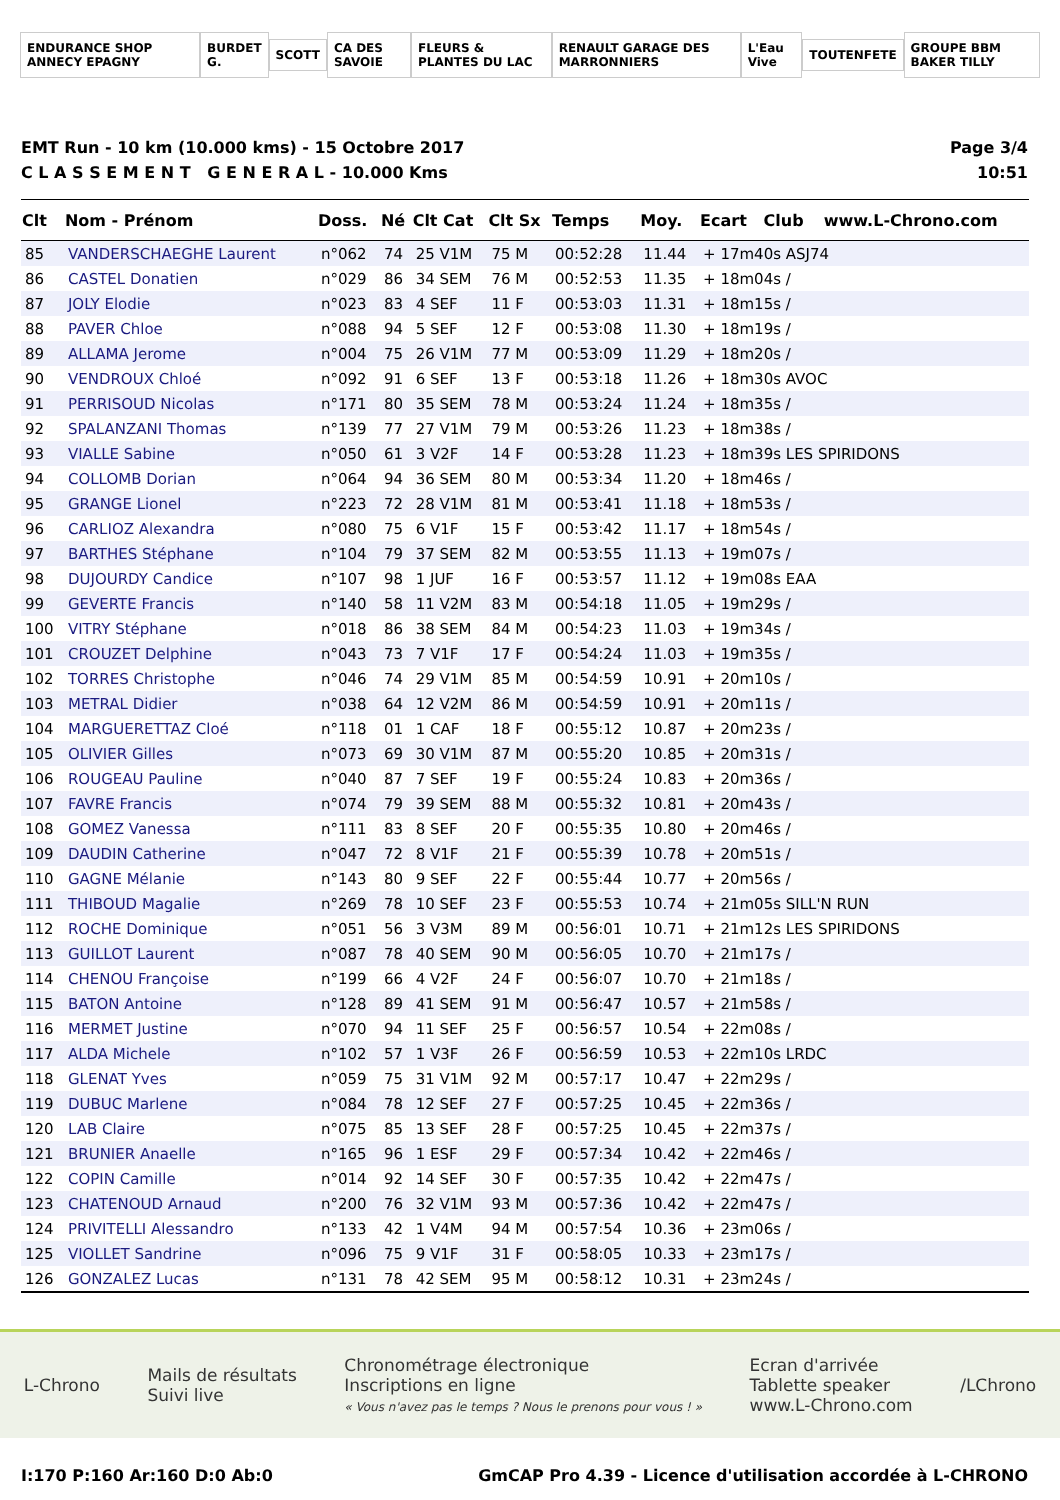ENDURANCE SHOP ANNECY EPAGNY BURDET G. SCOTT CA DES SAVOIE FLEURS & PLANTES DU LAC RENAULT GARAGE DES MARRONNIERS L'Eau Vive TOUTENFETE GROUPE BBM BAKER TILLY
EMT Run - 10 km (10.000 kms) - 15 Octobre 2017
C L A S S E M E N T G E N E R A L - 10.000 Kms
Page 3/4
10:51
| Clt | Nom - Prénom | Doss. | Né | Clt Cat | Clt Sx | Temps | Moy. | Ecart Club | www.L-Chrono.com |
| --- | --- | --- | --- | --- | --- | --- | --- | --- | --- |
| 85 | VANDERSCHAEGHE Laurent | n°062 | 74 | 25 V1M | 75 M | 00:52:28 | 11.44 | + 17m40s ASJ74 | |
| 86 | CASTEL Donatien | n°029 | 86 | 34 SEM | 76 M | 00:52:53 | 11.35 | + 18m04s / | |
| 87 | JOLY Elodie | n°023 | 83 | 4 SEF | 11 F | 00:53:03 | 11.31 | + 18m15s / | |
| 88 | PAVER Chloe | n°088 | 94 | 5 SEF | 12 F | 00:53:08 | 11.30 | + 18m19s / | |
| 89 | ALLAMA Jerome | n°004 | 75 | 26 V1M | 77 M | 00:53:09 | 11.29 | + 18m20s / | |
| 90 | VENDROUX Chloé | n°092 | 91 | 6 SEF | 13 F | 00:53:18 | 11.26 | + 18m30s AVOC | |
| 91 | PERRISOUD Nicolas | n°171 | 80 | 35 SEM | 78 M | 00:53:24 | 11.24 | + 18m35s / | |
| 92 | SPALANZANI Thomas | n°139 | 77 | 27 V1M | 79 M | 00:53:26 | 11.23 | + 18m38s / | |
| 93 | VIALLE Sabine | n°050 | 61 | 3 V2F | 14 F | 00:53:28 | 11.23 | + 18m39s LES SPIRIDONS | |
| 94 | COLLOMB Dorian | n°064 | 94 | 36 SEM | 80 M | 00:53:34 | 11.20 | + 18m46s / | |
| 95 | GRANGE Lionel | n°223 | 72 | 28 V1M | 81 M | 00:53:41 | 11.18 | + 18m53s / | |
| 96 | CARLIOZ Alexandra | n°080 | 75 | 6 V1F | 15 F | 00:53:42 | 11.17 | + 18m54s / | |
| 97 | BARTHES Stéphane | n°104 | 79 | 37 SEM | 82 M | 00:53:55 | 11.13 | + 19m07s / | |
| 98 | DUJOURDY Candice | n°107 | 98 | 1 JUF | 16 F | 00:53:57 | 11.12 | + 19m08s EAA | |
| 99 | GEVERTE Francis | n°140 | 58 | 11 V2M | 83 M | 00:54:18 | 11.05 | + 19m29s / | |
| 100 | VITRY Stéphane | n°018 | 86 | 38 SEM | 84 M | 00:54:23 | 11.03 | + 19m34s / | |
| 101 | CROUZET Delphine | n°043 | 73 | 7 V1F | 17 F | 00:54:24 | 11.03 | + 19m35s / | |
| 102 | TORRES Christophe | n°046 | 74 | 29 V1M | 85 M | 00:54:59 | 10.91 | + 20m10s / | |
| 103 | METRAL Didier | n°038 | 64 | 12 V2M | 86 M | 00:54:59 | 10.91 | + 20m11s / | |
| 104 | MARGUERETTAZ Cloé | n°118 | 01 | 1 CAF | 18 F | 00:55:12 | 10.87 | + 20m23s / | |
| 105 | OLIVIER Gilles | n°073 | 69 | 30 V1M | 87 M | 00:55:20 | 10.85 | + 20m31s / | |
| 106 | ROUGEAU Pauline | n°040 | 87 | 7 SEF | 19 F | 00:55:24 | 10.83 | + 20m36s / | |
| 107 | FAVRE Francis | n°074 | 79 | 39 SEM | 88 M | 00:55:32 | 10.81 | + 20m43s / | |
| 108 | GOMEZ Vanessa | n°111 | 83 | 8 SEF | 20 F | 00:55:35 | 10.80 | + 20m46s / | |
| 109 | DAUDIN Catherine | n°047 | 72 | 8 V1F | 21 F | 00:55:39 | 10.78 | + 20m51s / | |
| 110 | GAGNE Mélanie | n°143 | 80 | 9 SEF | 22 F | 00:55:44 | 10.77 | + 20m56s / | |
| 111 | THIBOUD Magalie | n°269 | 78 | 10 SEF | 23 F | 00:55:53 | 10.74 | + 21m05s SILL'N RUN | |
| 112 | ROCHE Dominique | n°051 | 56 | 3 V3M | 89 M | 00:56:01 | 10.71 | + 21m12s LES SPIRIDONS | |
| 113 | GUILLOT Laurent | n°087 | 78 | 40 SEM | 90 M | 00:56:05 | 10.70 | + 21m17s / | |
| 114 | CHENOU Françoise | n°199 | 66 | 4 V2F | 24 F | 00:56:07 | 10.70 | + 21m18s / | |
| 115 | BATON Antoine | n°128 | 89 | 41 SEM | 91 M | 00:56:47 | 10.57 | + 21m58s / | |
| 116 | MERMET Justine | n°070 | 94 | 11 SEF | 25 F | 00:56:57 | 10.54 | + 22m08s / | |
| 117 | ALDA Michele | n°102 | 57 | 1 V3F | 26 F | 00:56:59 | 10.53 | + 22m10s LRDC | |
| 118 | GLENAT Yves | n°059 | 75 | 31 V1M | 92 M | 00:57:17 | 10.47 | + 22m29s / | |
| 119 | DUBUC Marlene | n°084 | 78 | 12 SEF | 27 F | 00:57:25 | 10.45 | + 22m36s / | |
| 120 | LAB Claire | n°075 | 85 | 13 SEF | 28 F | 00:57:25 | 10.45 | + 22m37s / | |
| 121 | BRUNIER Anaelle | n°165 | 96 | 1 ESF | 29 F | 00:57:34 | 10.42 | + 22m46s / | |
| 122 | COPIN Camille | n°014 | 92 | 14 SEF | 30 F | 00:57:35 | 10.42 | + 22m47s / | |
| 123 | CHATENOUD Arnaud | n°200 | 76 | 32 V1M | 93 M | 00:57:36 | 10.42 | + 22m47s / | |
| 124 | PRIVITELLI Alessandro | n°133 | 42 | 1 V4M | 94 M | 00:57:54 | 10.36 | + 23m06s / | |
| 125 | VIOLLET Sandrine | n°096 | 75 | 9 V1F | 31 F | 00:58:05 | 10.33 | + 23m17s / | |
| 126 | GONZALEZ Lucas | n°131 | 78 | 42 SEM | 95 M | 00:58:12 | 10.31 | + 23m24s / | |
L-Chrono
Mails de résultats
Suivi live
Chronométrage électronique
Inscriptions en ligne
« Vous n'avez pas le temps ? Nous le prenons pour vous ! »
Ecran d'arrivée
Tablette speaker
www.L-Chrono.com
/LChrono
I:170 P:160 Ar:160 D:0 Ab:0 GmCAP Pro 4.39 - Licence d'utilisation accordée à L-CHRONO